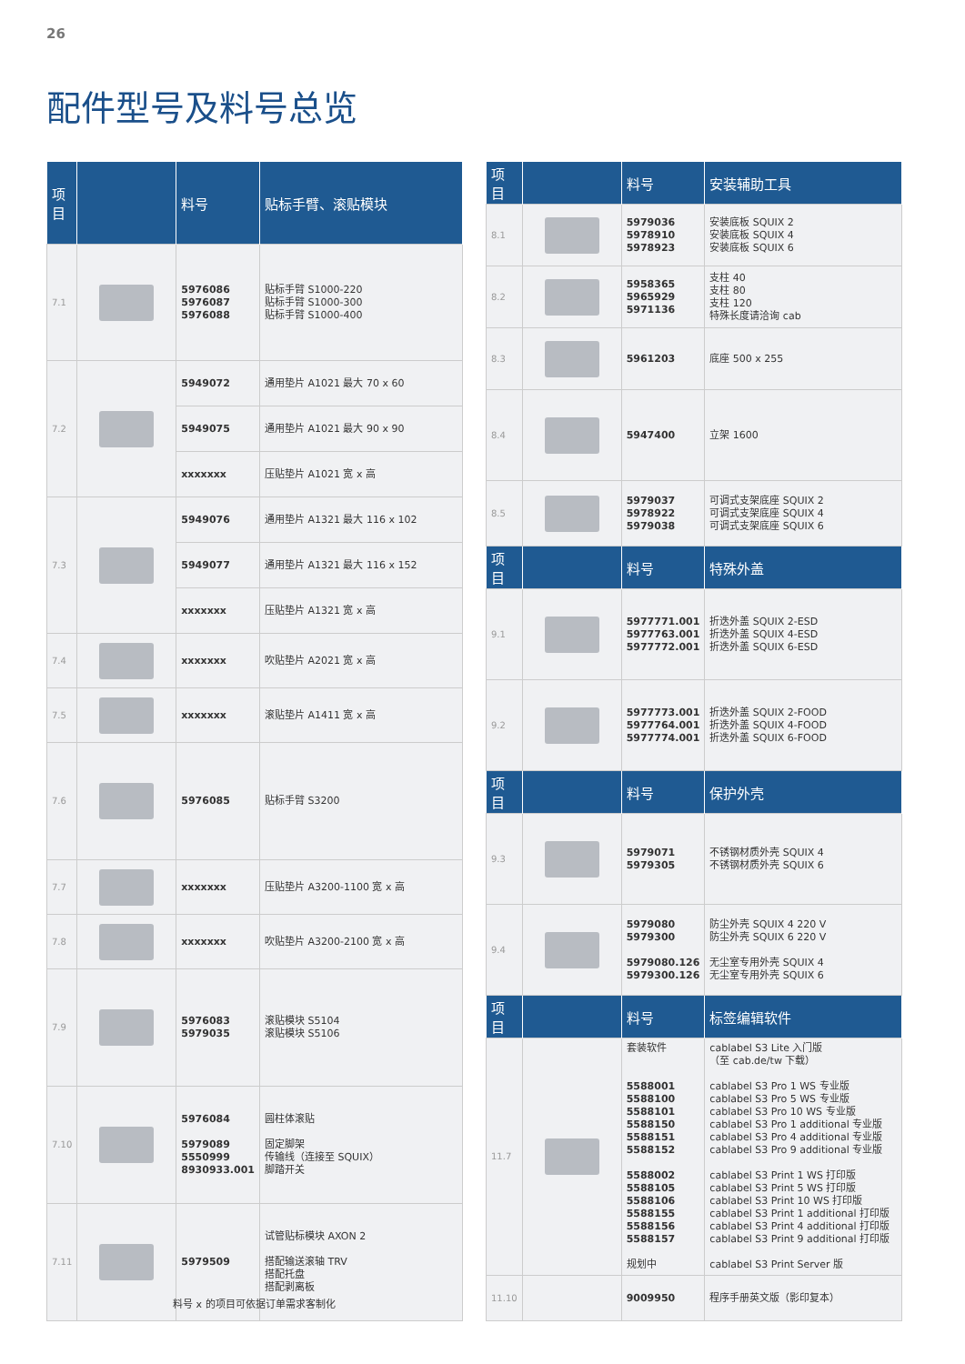26
配件型号及料号总览
| 项目 | | 料号 | 贴标手臂、滚贴模块 |
| --- | --- | --- | --- |
| 7.1 | | 5976086 5976087 5976088 | 贴标手臂 S1000-220 贴标手臂 S1000-300 贴标手臂 S1000-400 |
| 7.2 | | 5949072 | 通用垫片 A1021 最大 70 x 60 |
| | | 5949075 | 通用垫片 A1021 最大 90 x 90 |
| | | xxxxxxx | 压贴垫片 A1021 宽 x 高 |
| 7.3 | | 5949076 | 通用垫片 A1321 最大 116 x 102 |
| | | 5949077 | 通用垫片 A1321 最大 116 x 152 |
| | | xxxxxxx | 压贴垫片 A1321 宽 x 高 |
| 7.4 | | xxxxxxx | 吹贴垫片 A2021 宽 x 高 |
| 7.5 | | xxxxxxx | 滚贴垫片 A1411 宽 x 高 |
| 7.6 | | 5976085 | 贴标手臂 S3200 |
| 7.7 | | xxxxxxx | 压贴垫片 A3200-1100 宽 x 高 |
| 7.8 | | xxxxxxx | 吹贴垫片 A3200-2100 宽 x 高 |
| 7.9 | | 5976083 5979035 | 滚贴模块 S5104 滚贴模块 S5106 |
| 7.10 | | 5976084 5979089 5550999 8930933.001 | 圆柱体滚贴 固定脚架 传输线（连接至 SQUIX） 脚踏开关 |
| 7.11 | | 5979509 | 试管贴标模块 AXON 2 搭配输送滚轴 TRV 搭配托盘 搭配剥离板 |
| 项目 | | 料号 | 安装辅助工具 |
| --- | --- | --- | --- |
| 8.1 | | 5979036 5978910 5978923 | 安装底板 SQUIX 2 安装底板 SQUIX 4 安装底板 SQUIX 6 |
| 8.2 | | 5958365 5965929 5971136 | 支柱 40 支柱 80 支柱 120 特殊长度请洽询 cab |
| 8.3 | | 5961203 | 底座 500 x 255 |
| 8.4 | | 5947400 | 立架 1600 |
| 8.5 | | 5979037 5978922 5979038 | 可调式支架底座 SQUIX 2 可调式支架底座 SQUIX 4 可调式支架底座 SQUIX 6 |
| 项目 | | 料号 | 特殊外盖 |
| 9.1 | | 5977771.001 5977763.001 5977772.001 | 折迭外盖 SQUIX 2-ESD 折迭外盖 SQUIX 4-ESD 折迭外盖 SQUIX 6-ESD |
| 9.2 | | 5977773.001 5977764.001 5977774.001 | 折迭外盖 SQUIX 2-FOOD 折迭外盖 SQUIX 4-FOOD 折迭外盖 SQUIX 6-FOOD |
| 项目 | | 料号 | 保护外壳 |
| 9.3 | | 5979071 5979305 | 不锈钢材质外壳 SQUIX 4 不锈钢材质外壳 SQUIX 6 |
| 9.4 | | 5979080 5979300 5979080.126 5979300.126 | 防尘外壳 SQUIX 4 220 V 防尘外壳 SQUIX 6 220 V 无尘室专用外壳 SQUIX 4 无尘室专用外壳 SQUIX 6 |
| 项目 | | 料号 | 标签编辑软件 |
| 11.7 | | 套装软件 5588001 5588100 5588101 5588150 5588151 5588152 5588002 5588105 5588106 5588155 5588156 5588157 规划中 | cablabel S3 Lite 入门版 （至 cab.de/tw 下载） cablabel S3 Pro 1 WS 专业版 cablabel S3 Pro 5 WS 专业版 cablabel S3 Pro 10 WS 专业版 cablabel S3 Pro 1 additional 专业版 cablabel S3 Pro 4 additional 专业版 cablabel S3 Pro 9 additional 专业版 cablabel S3 Print 1 WS 打印版 cablabel S3 Print 5 WS 打印版 cablabel S3 Print 10 WS 打印版 cablabel S3 Print 1 additional 打印版 cablabel S3 Print 4 additional 打印版 cablabel S3 Print 9 additional 打印版 cablabel S3 Print Server 版 |
| 11.10 | | 9009950 | 程序手册英文版（影印复本） |
料号 x 的项目可依据订单需求客制化